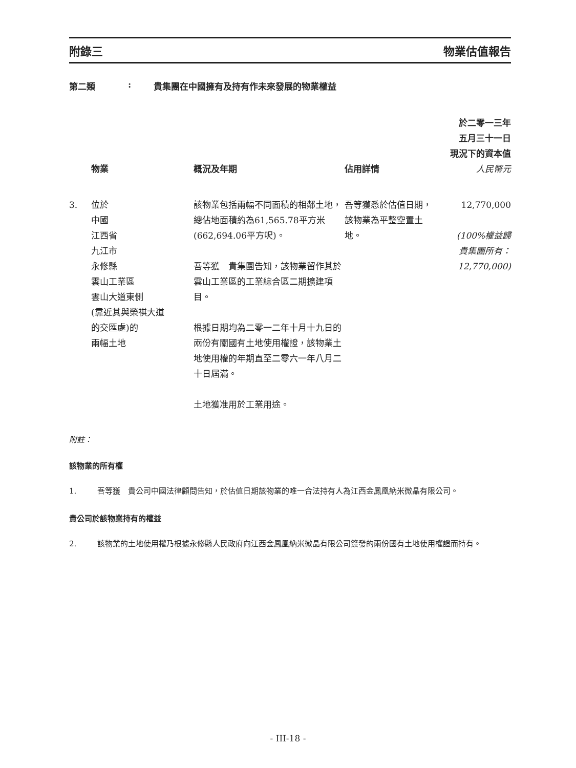附錄三 物業估值報告
第二類: 貴集團在中國擁有及持有作未來發展的物業權益
| | 物業 | 概況及年期 | 佔用詳情 | 於二零一三年 五月三十一日 現況下的資本值 人民幣元 |
| --- | --- | --- | --- | --- |
| 3. | 位於 中國 江西省 九江市 永修縣 雲山工業區 雲山大道東側 (靠近其與榮祺大道 的交匯處)的 兩幅土地 | 該物業包括兩幅不同面積的相鄰土地，總佔地面積約為61,565.78平方米(662,694.06平方呎)。 吾等獲 貴集團告知，該物業留作其於雲山工業區的工業綜合區二期擴建項目。 根據日期均為二零一二年十月十九日的兩份有關國有土地使用權證，該物業土地使用權的年期直至二零六一年八月二十日屆滿。 土地獲准用於工業用途。 | 吾等獲悉於估值日期，該物業為平整空置土地。 | 12,770,000 (100%權益歸 貴集團所有： 12,770,000) |
附註：
該物業的所有權
1. 吾等獲　貴公司中國法律顧問告知，於估值日期該物業的唯一合法持有人為江西金鳳凰納米微晶有限公司。
貴公司於該物業持有的權益
2. 該物業的土地使用權乃根據永修縣人民政府向江西金鳳凰納米微晶有限公司簽發的兩份國有土地使用權證而持有。
- III-18 -